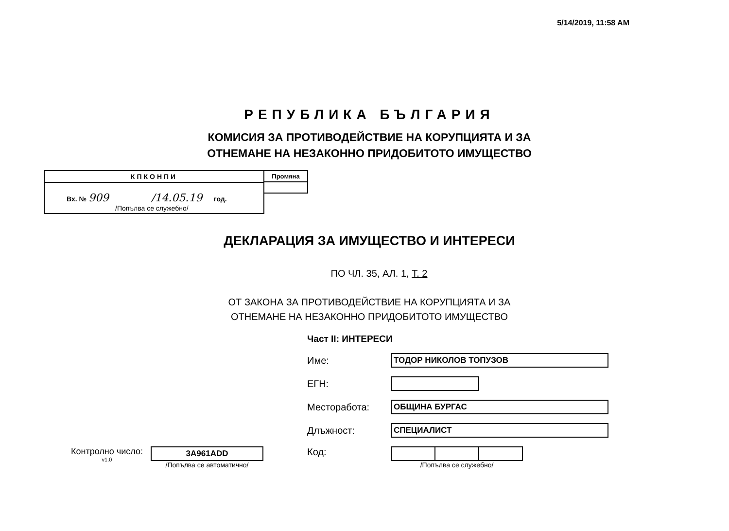5/14/2019, 11:58 AM
РЕПУБЛИКА БЪЛГАРИЯ
КОМИСИЯ ЗА ПРОТИВОДЕЙСТВИЕ НА КОРУПЦИЯТА И ЗА
ОТНЕМАНЕ НА НЕЗАКОННО ПРИДОБИТОТО ИМУЩЕСТВО
КПКОНПИ
Вх. № 909 /14.05.19 год.
/Попълва се служебно/
Промяна
ДЕКЛАРАЦИЯ ЗА ИМУЩЕСТВО И ИНТЕРЕСИ
ПО ЧЛ. 35, АЛ. 1, Т. 2
ОТ ЗАКОНА ЗА ПРОТИВОДЕЙСТВИЕ НА КОРУПЦИЯТА И ЗА
ОТНЕМАНЕ НА НЕЗАКОННО ПРИДОБИТОТО ИМУЩЕСТВО
Част II: ИНТЕРЕСИ
Име: ТОДОР НИКОЛОВ ТОПУЗОВ
ЕГН:
Месторабота: ОБЩИНА БУРГАС
Длъжност: СПЕЦИАЛИСТ
Контролно число:
v1.0
3A961ADD
/Попълва се автоматично/
Код:
/Попълва се служебно/